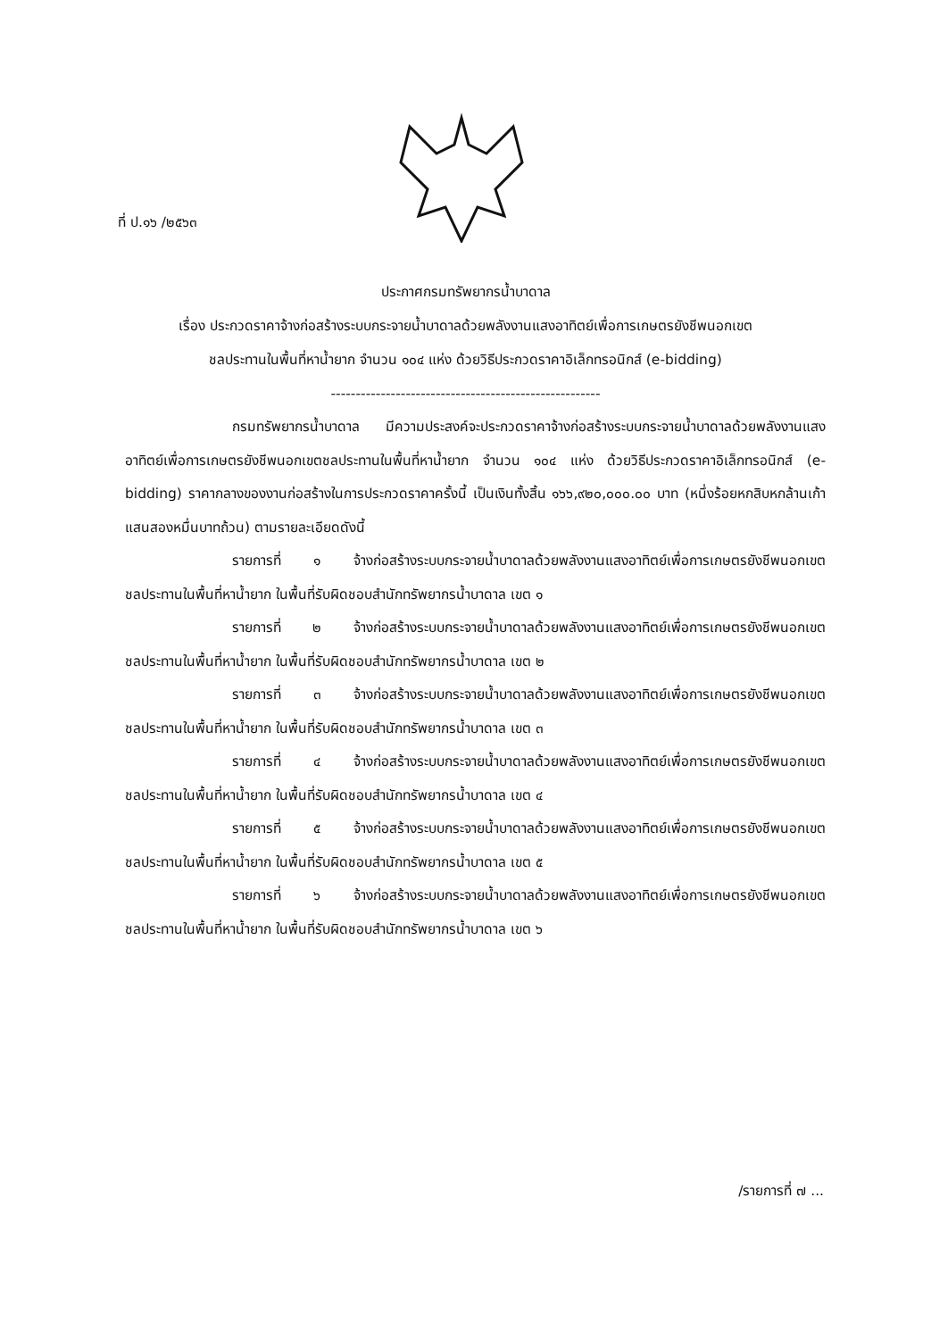ที่ ป.๑๖ /๒๕๖๓
ประกาศกรมทรัพยากรน้ำบาดาล
เรื่อง ประกวดราคาจ้างก่อสร้างระบบกระจายน้ำบาดาลด้วยพลังงานแสงอาทิตย์เพื่อการเกษตรยังชีพนอกเขต
ชลประทานในพื้นที่หาน้ำยาก จำนวน ๑๐๔ แห่ง ด้วยวิธีประกวดราคาอิเล็กทรอนิกส์ (e-bidding)
------------------------------------------------------
กรมทรัพยากรน้ำบาดาล มีความประสงค์จะประกวดราคาจ้างก่อสร้างระบบกระจายน้ำบาดาลด้วยพลังงานแสงอาทิตย์เพื่อการเกษตรยังชีพนอกเขตชลประทานในพื้นที่หาน้ำยาก จำนวน ๑๐๔ แห่ง ด้วยวิธีประกวดราคาอิเล็กทรอนิกส์ (e-bidding) ราคากลางของงานก่อสร้างในการประกวดราคาครั้งนี้ เป็นเงินทั้งสิ้น ๑๖๖,๙๒๐,๐๐๐.๐๐ บาท (หนึ่งร้อยหกสิบหกล้านเก้าแสนสองหมื่นบาทถ้วน) ตามรายละเอียดดังนี้
รายการที่ ๑ จ้างก่อสร้างระบบกระจายน้ำบาดาลด้วยพลังงานแสงอาทิตย์เพื่อการเกษตรยังชีพนอกเขตชลประทานในพื้นที่หาน้ำยาก ในพื้นที่รับผิดชอบสำนักทรัพยากรน้ำบาดาล เขต ๑
รายการที่ ๒ จ้างก่อสร้างระบบกระจายน้ำบาดาลด้วยพลังงานแสงอาทิตย์เพื่อการเกษตรยังชีพนอกเขตชลประทานในพื้นที่หาน้ำยาก ในพื้นที่รับผิดชอบสำนักทรัพยากรน้ำบาดาล เขต ๒
รายการที่ ๓ จ้างก่อสร้างระบบกระจายน้ำบาดาลด้วยพลังงานแสงอาทิตย์เพื่อการเกษตรยังชีพนอกเขตชลประทานในพื้นที่หาน้ำยาก ในพื้นที่รับผิดชอบสำนักทรัพยากรน้ำบาดาล เขต ๓
รายการที่ ๔ จ้างก่อสร้างระบบกระจายน้ำบาดาลด้วยพลังงานแสงอาทิตย์เพื่อการเกษตรยังชีพนอกเขตชลประทานในพื้นที่หาน้ำยาก ในพื้นที่รับผิดชอบสำนักทรัพยากรน้ำบาดาล เขต ๔
รายการที่ ๕ จ้างก่อสร้างระบบกระจายน้ำบาดาลด้วยพลังงานแสงอาทิตย์เพื่อการเกษตรยังชีพนอกเขตชลประทานในพื้นที่หาน้ำยาก ในพื้นที่รับผิดชอบสำนักทรัพยากรน้ำบาดาล เขต ๕
รายการที่ ๖ จ้างก่อสร้างระบบกระจายน้ำบาดาลด้วยพลังงานแสงอาทิตย์เพื่อการเกษตรยังชีพนอกเขตชลประทานในพื้นที่หาน้ำยาก ในพื้นที่รับผิดชอบสำนักทรัพยากรน้ำบาดาล เขต ๖
/รายการที่ ๗ ...